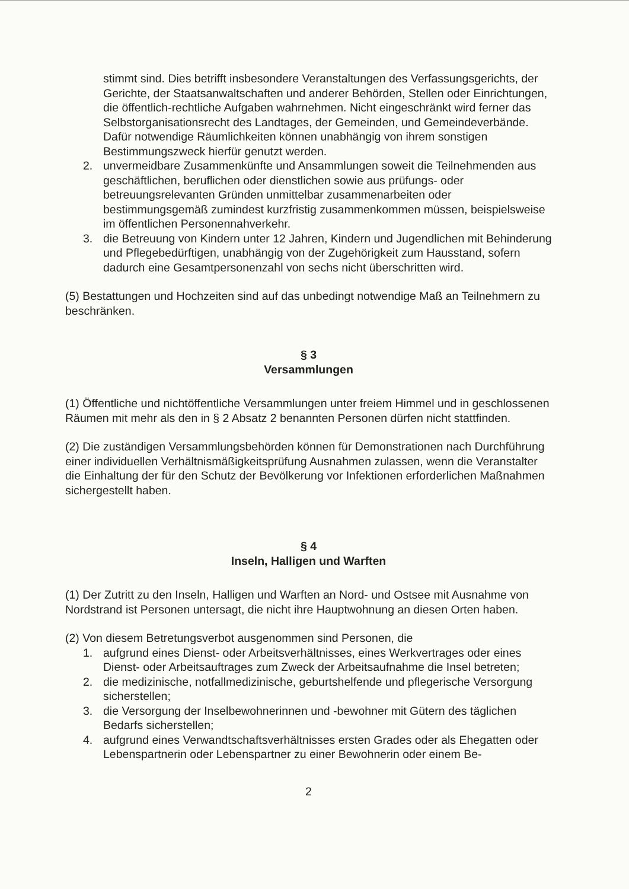stimmt sind. Dies betrifft insbesondere Veranstaltungen des Verfassungsgerichts, der Gerichte, der Staatsanwaltschaften und anderer Behörden, Stellen oder Einrichtungen, die öffentlich-rechtliche Aufgaben wahrnehmen. Nicht eingeschränkt wird ferner das Selbstorganisationsrecht des Landtages, der Gemeinden, und Gemeindeverbände. Dafür notwendige Räumlichkeiten können unabhängig von ihrem sonstigen Bestimmungszweck hierfür genutzt werden.
2. unvermeidbare Zusammenkünfte und Ansammlungen soweit die Teilnehmenden aus geschäftlichen, beruflichen oder dienstlichen sowie aus prüfungs- oder betreuungsrelevanten Gründen unmittelbar zusammenarbeiten oder bestimmungsgemäß zumindest kurzfristig zusammenkommen müssen, beispielsweise im öffentlichen Personennahverkehr.
3. die Betreuung von Kindern unter 12 Jahren, Kindern und Jugendlichen mit Behinderung und Pflegebedürftigen, unabhängig von der Zugehörigkeit zum Hausstand, sofern dadurch eine Gesamtpersonenzahl von sechs nicht überschritten wird.
(5) Bestattungen und Hochzeiten sind auf das unbedingt notwendige Maß an Teilnehmern zu beschränken.
§ 3
Versammlungen
(1) Öffentliche und nichtöffentliche Versammlungen unter freiem Himmel und in geschlossenen Räumen mit mehr als den in § 2 Absatz 2 benannten Personen dürfen nicht stattfinden.
(2) Die zuständigen Versammlungsbehörden können für Demonstrationen nach Durchführung einer individuellen Verhältnismäßigkeitsprüfung Ausnahmen zulassen, wenn die Veranstalter die Einhaltung der für den Schutz der Bevölkerung vor Infektionen erforderlichen Maßnahmen sichergestellt haben.
§ 4
Inseln, Halligen und Warften
(1) Der Zutritt zu den Inseln, Halligen und Warften an Nord- und Ostsee mit Ausnahme von Nordstrand ist Personen untersagt, die nicht ihre Hauptwohnung an diesen Orten haben.
(2) Von diesem Betretungsverbot ausgenommen sind Personen, die
1. aufgrund eines Dienst- oder Arbeitsverhältnisses, eines Werkvertrages oder eines Dienst- oder Arbeitsauftrages zum Zweck der Arbeitsaufnahme die Insel betreten;
2. die medizinische, notfallmedizinische, geburtshelfende und pflegerische Versorgung sicherstellen;
3. die Versorgung der Inselbewohnerinnen und -bewohner mit Gütern des täglichen Bedarfs sicherstellen;
4. aufgrund eines Verwandtschaftsverhältnisses ersten Grades oder als Ehegatten oder Lebenspartnerin oder Lebenspartner zu einer Bewohnerin oder einem Be-
2